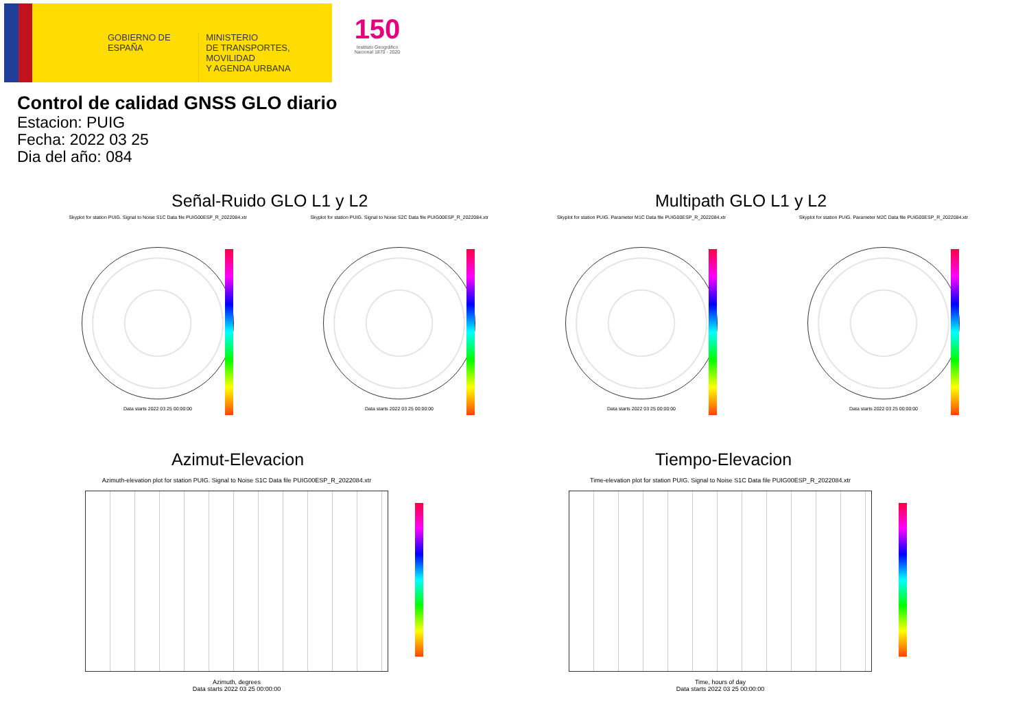GOBIERNO DE ESPAÑA
MINISTERIO
DE TRANSPORTES, MOVILIDAD
Y AGENDA URBANA
150
Instituto Geográfico Nacional 1870 - 2020
Control de calidad GNSS GLO diario
Estacion: PUIG
Fecha: 2022 03 25
Dia del año: 084
Señal-Ruido GLO L1 y L2 Multipath GLO L1 y L2
Skyplot for station PUIG. Signal to Noise S1C Data file PUIG00ESP_R_2022084.xtr
Data starts 2022 03 25 00:00:00
Skyplot for station PUIG. Signal to Noise S2C Data file PUIG00ESP_R_2022084.xtr
Data starts 2022 03 25 00:00:00
Skyplot for station PUIG. Parameter M1C Data file PUIG00ESP_R_2022084.xtr
Data starts 2022 03 25 00:00:00
Skyplot for station PUIG. Parameter M2C Data file PUIG00ESP_R_2022084.xtr
Data starts 2022 03 25 00:00:00
Azimut-Elevacion Tiempo-Elevacion
Azimuth-elevation plot for station PUIG. Signal to Noise S1C Data file PUIG00ESP_R_2022084.xtr
Azimuth, degrees
Data starts 2022 03 25 00:00:00
Time-elevation plot for station PUIG. Signal to Noise S1C Data file PUIG00ESP_R_2022084.xtr
Time, hours of day
Data starts 2022 03 25 00:00:00